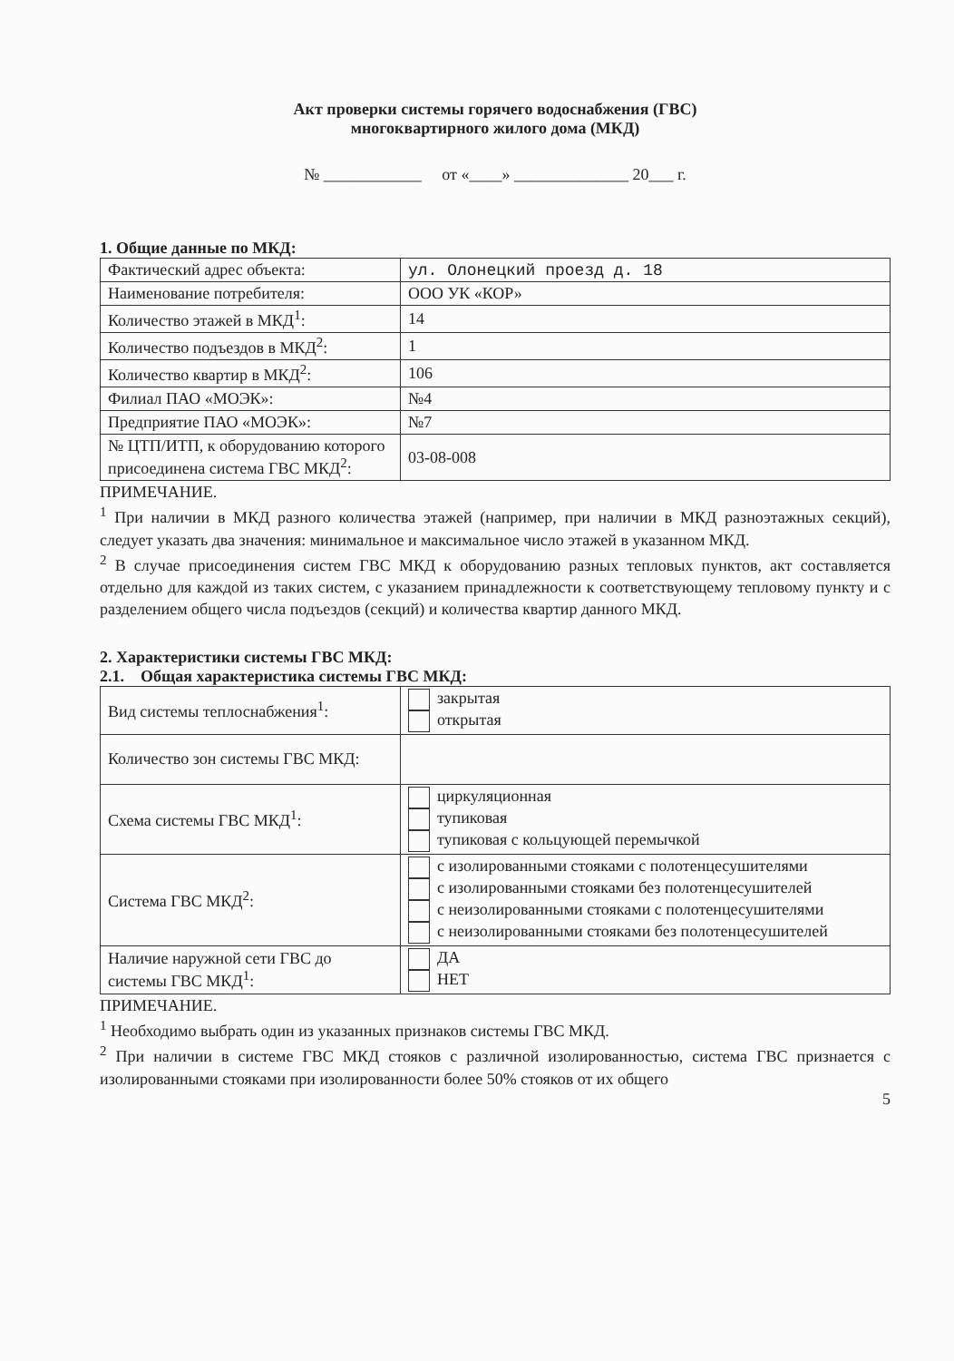Акт проверки системы горячего водоснабжения (ГВС)
многоквартирного жилого дома (МКД)
№ ____________ от «____» ______________ 20___ г.
1. Общие данные по МКД:
| Фактический адрес объекта: | ул. Олонецкий проезд д. 18 |
| Наименование потребителя: | ООО УК «КОР» |
| Количество этажей в МКД<sup>1</sup>: | 14 |
| Количество подъездов в МКД<sup>2</sup>: | 1 |
| Количество квартир в МКД<sup>2</sup>: | 106 |
| Филиал ПАО «МОЭК»: | №4 |
| Предприятие ПАО «МОЭК»: | №7 |
| № ЦТП/ИТП, к оборудованию которого присоединена система ГВС МКД<sup>2</sup>: | 03-08-008 |
ПРИМЕЧАНИЕ.
<sup>1</sup> При наличии в МКД разного количества этажей (например, при наличии в МКД разноэтажных секций), следует указать два значения: минимальное и максимальное число этажей в указанном МКД.
<sup>2</sup> В случае присоединения систем ГВС МКД к оборудованию разных тепловых пунктов, акт составляется отдельно для каждой из таких систем, с указанием принадлежности к соответствующему тепловому пункту и с разделением общего числа подъездов (секций) и количества квартир данного МКД.
2. Характеристики системы ГВС МКД:
2.1. Общая характеристика системы ГВС МКД:
| Вид системы теплоснабжения<sup>1</sup>: | закрытая открытая |
| Количество зон системы ГВС МКД: | |
| Схема системы ГВС МКД<sup>1</sup>: | циркуляционная тупиковая тупиковая с кольцующей перемычкой |
| Система ГВС МКД<sup>2</sup>: | с изолированными стояками с полотенцесушителями с изолированными стояками без полотенцесушителей с неизолированными стояками с полотенцесушителями с неизолированными стояками без полотенцесушителей |
| Наличие наружной сети ГВС до системы ГВС МКД<sup>1</sup>: | ДА НЕТ |
ПРИМЕЧАНИЕ.
<sup>1</sup> Необходимо выбрать один из указанных признаков системы ГВС МКД.
<sup>2</sup> При наличии в системе ГВС МКД стояков с различной изолированностью, система ГВС признается с изолированными стояками при изолированности более 50% стояков от их общего
5